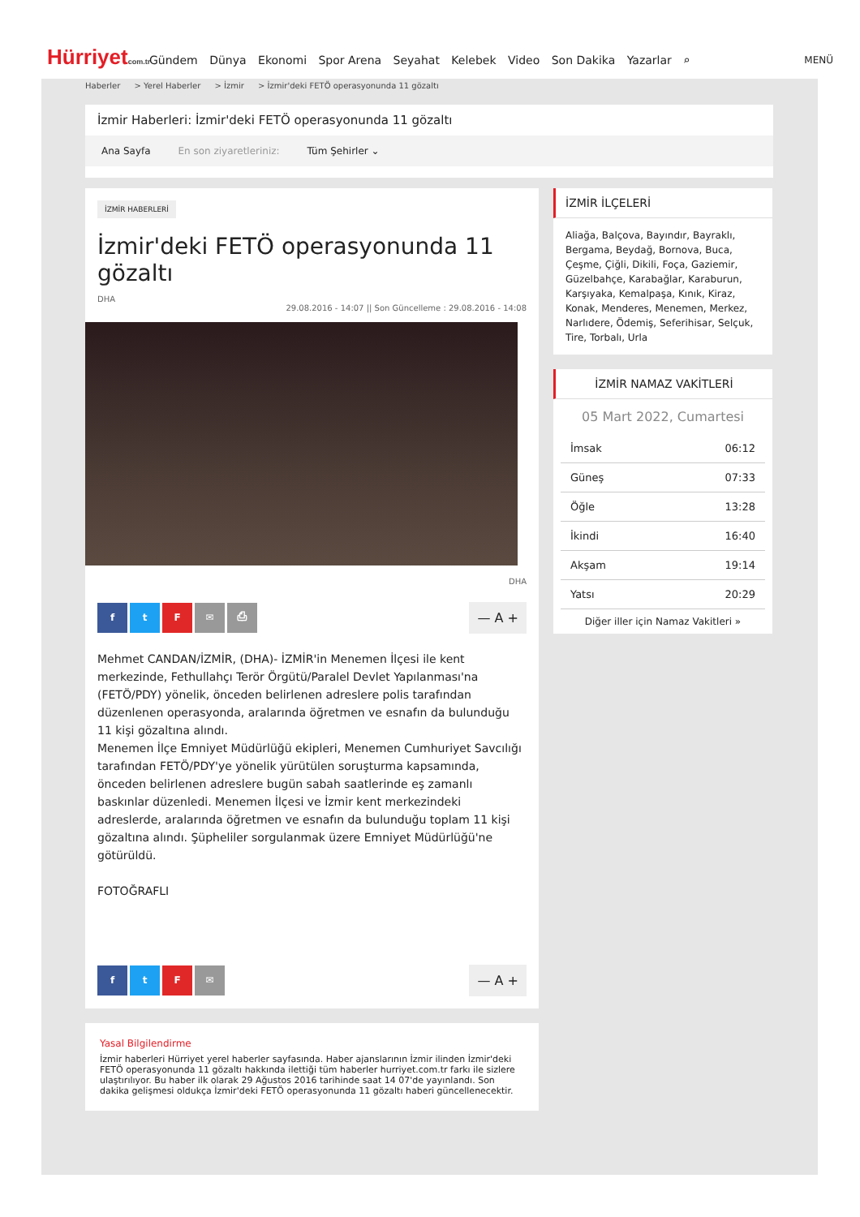Hürriyetcom.tr
Gündem Dünya Ekonomi Spor Arena Seyahat Kelebek Video Son Dakika Yazarlar ⌕
MENÜ
Haberler > Yerel Haberler > İzmir > İzmir'deki FETÖ operasyonunda 11 gözaltı
İzmir Haberleri: İzmir'deki FETÖ operasyonunda 11 gözaltı
Ana Sayfa En son ziyaretleriniz: Tüm Şehirler ⌄
İZMİR HABERLERİ
İzmir'deki FETÖ operasyonunda 11 gözaltı
DHA
29.08.2016 - 14:07 || Son Güncelleme : 29.08.2016 - 14:08
DHA
ftF ✉ ⎙
— A +
Mehmet CANDAN/İZMİR, (DHA)- İZMİR'in Menemen İlçesi ile kent merkezinde, Fethullahçı Terör Örgütü/Paralel Devlet Yapılanması'na (FETÖ/PDY) yönelik, önceden belirlenen adreslere polis tarafından düzenlenen operasyonda, aralarında öğretmen ve esnafın da bulunduğu 11 kişi gözaltına alındı.
Menemen İlçe Emniyet Müdürlüğü ekipleri, Menemen Cumhuriyet Savcılığı tarafından FETÖ/PDY'ye yönelik yürütülen soruşturma kapsamında, önceden belirlenen adreslere bugün sabah saatlerinde eş zamanlı baskınlar düzenledi. Menemen İlçesi ve İzmir kent merkezindeki adreslerde, aralarında öğretmen ve esnafın da bulunduğu toplam 11 kişi gözaltına alındı. Şüpheliler sorgulanmak üzere Emniyet Müdürlüğü'ne götürüldü.
FOTOĞRAFLI
ftF ✉
— A +
Yasal Bilgilendirme
İzmir haberleri Hürriyet yerel haberler sayfasında. Haber ajanslarının İzmir ilinden İzmir'deki FETÖ operasyonunda 11 gözaltı hakkında ilettiği tüm haberler hurriyet.com.tr farkı ile sizlere ulaştırılıyor. Bu haber ilk olarak 29 Ağustos 2016 tarihinde saat 14 07'de yayınlandı. Son dakika gelişmesi oldukça İzmir'deki FETÖ operasyonunda 11 gözaltı haberi güncellenecektir.
İZMİR İLÇELERİ
Aliağa, Balçova, Bayındır, Bayraklı, Bergama, Beydağ, Bornova, Buca, Çeşme, Çiğli, Dikili, Foça, Gaziemir, Güzelbahçe, Karabağlar, Karaburun, Karşıyaka, Kemalpaşa, Kınık, Kiraz, Konak, Menderes, Menemen, Merkez, Narlıdere, Ödemiş, Seferihisar, Selçuk, Tire, Torbalı, Urla
İZMİR NAMAZ VAKİTLERİ
05 Mart 2022, Cumartesi
İmsak 06:12
Güneş 07:33
Öğle 13:28
İkindi 16:40
Akşam 19:14
Yatsı 20:29
Diğer iller için Namaz Vakitleri »